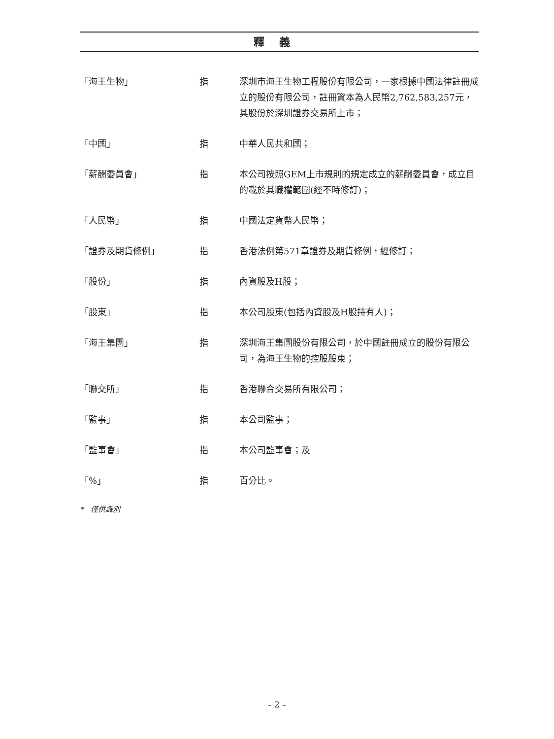釋義
「海王生物」 指 深圳市海王生物工程股份有限公司，一家根據中國法律註冊成立的股份有限公司，註冊資本為人民幣2,762,583,257元，其股份於深圳證券交易所上市；
「中國」 指 中華人民共和國；
「薪酬委員會」 指 本公司按照GEM上市規則的規定成立的薪酬委員會，成立目的載於其職權範圍(經不時修訂)；
「人民幣」 指 中國法定貨幣人民幣；
「證券及期貨條例」 指 香港法例第571章證券及期貨條例，經修訂；
「股份」 指 內資股及H股；
「股東」 指 本公司股東(包括內資股及H股持有人)；
「海王集團」 指 深圳海王集團股份有限公司，於中國註冊成立的股份有限公司，為海王生物的控股股東；
「聯交所」 指 香港聯合交易所有限公司；
「監事」 指 本公司監事；
「監事會」 指 本公司監事會；及
「%」 指 百分比。
* 僅供識別
– 2 –